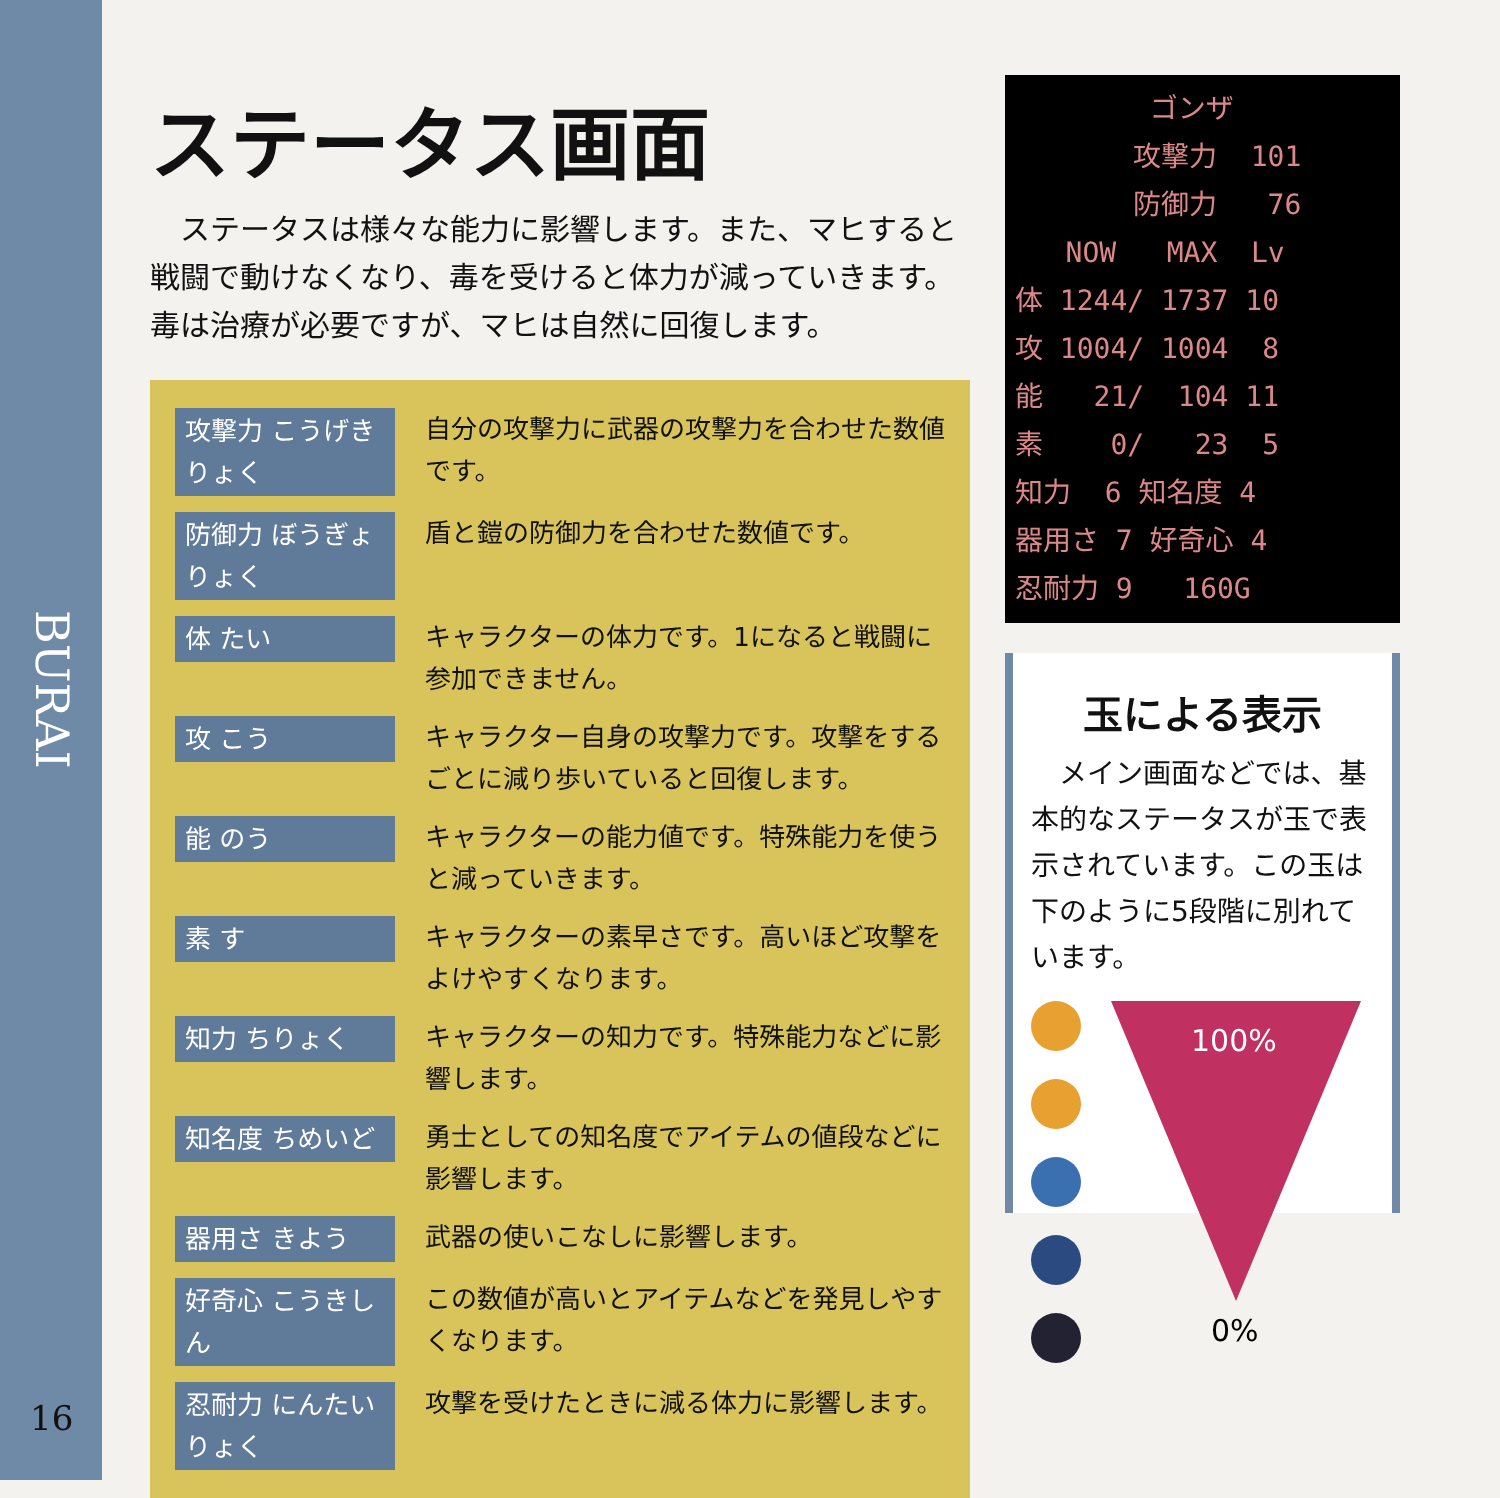BURAI
16
ステータス画面
　ステータスは様々な能力に影響します。また、マヒすると戦闘で動けなくなり、毒を受けると体力が減っていきます。毒は治療が必要ですが、マヒは自然に回復します。
| 攻撃力 こうげきりょく | 自分の攻撃力に武器の攻撃力を合わせた数値です。 |
| 防御力 ぼうぎょりょく | 盾と鎧の防御力を合わせた数値です。 |
| 体 たい | キャラクターの体力です。1になると戦闘に参加できません。 |
| 攻 こう | キャラクター自身の攻撃力です。攻撃をするごとに減り歩いていると回復します。 |
| 能 のう | キャラクターの能力値です。特殊能力を使うと減っていきます。 |
| 素 す | キャラクターの素早さです。高いほど攻撃をよけやすくなります。 |
| 知力 ちりょく | キャラクターの知力です。特殊能力などに影響します。 |
| 知名度 ちめいど | 勇士としての知名度でアイテムの値段などに影響します。 |
| 器用さ きよう | 武器の使いこなしに影響します。 |
| 好奇心 こうきしん | この数値が高いとアイテムなどを発見しやすくなります。 |
| 忍耐力 にんたいりょく | 攻撃を受けたときに減る体力に影響します。 |
ゴンザ 攻撃力 101 防御力 76 NOW MAX Lv 体 1244/ 1737 10 攻 1004/ 1004 8 能 21/ 104 11 素 0/ 23 5 知力 6 知名度 4 器用さ 7 好奇心 4 忍耐力 9 160G
玉による表示
　メイン画面などでは、基本的なステータスが玉で表示されています。この玉は下のように5段階に別れています。
100%
0%